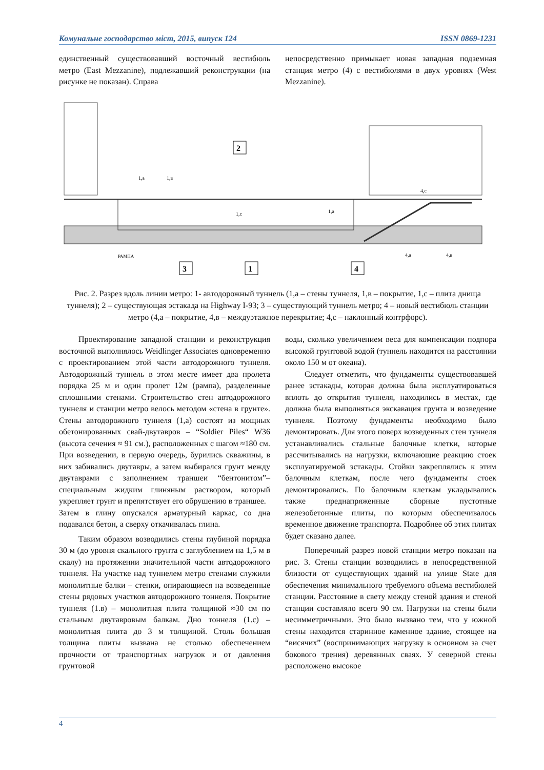Комунальне господарство міст, 2015, випуск 124 ISSN 0869-1231
единственный существовавший восточный вестибюль метро (East Mezzanine), подлежавший реконструкции (на рисунке не показан). Справа
непосредственно примыкает новая западная подземная станция метро (4) с вестибюлями в двух уровнях (West Mezzanine).
2
3
1
4
1,а
1,в
1,с
1,а
4,с
4,а
4,в
РАМПА
Рис. 2. Разрез вдоль линии метро: 1- автодорожный туннель (1,а – стены туннеля, 1,в – покрытие, 1,с – плита днища туннеля); 2 – существующая эстакада на Highway I-93; 3 – существующий туннель метро; 4 – новый вестибюль станции метро (4,а – покрытие, 4,в – междуэтажное перекрытие; 4,с – наклонный контрфорс).
Проектирование западной станции и реконструкция восточной выполнялось Weidlinger Associates одновременно с проектированием этой части автодорожного туннеля. Автодорожный туннель в этом месте имеет два пролета порядка 25 м и один пролет 12м (рампа), разделенные сплошными стенами. Строительство стен автодорожного туннеля и станции метро велось методом «стена в грунте». Стены автодорожного туннеля (1,а) состоят из мощных обетонированных свай-двутавров – “Soldier Piles“ W36 (высота сечения ≈ 91 см.), расположенных с шагом ≈180 см. При возведении, в первую очередь, бурились скважины, в них забивались двутавры, а затем выбирался грунт между двутаврами с заполнением траншеи “бентонитом”– специальным жидким глиняным раствором, который укрепляет грунт и препятствует его обрушению в траншее.
Затем в глину опускался арматурный каркас, со дна подавался бетон, а сверху откачивалась глина.
Таким образом возводились стены глубиной порядка 30 м (до уровня скального грунта с заглублением на 1,5 м в скалу) на протяжении значительной части автодорожного тоннеля. На участке над туннелем метро стенами служили монолитные балки – стенки, опирающиеся на возведенные стены рядовых участков автодорожного тоннеля. Покрытие туннеля (1.в) – монолитная плита толщиной ≈30 см по стальным двутавровым балкам. Дно тоннеля (1.с) – монолитная плита до 3 м толщиной. Столь большая толщина плиты вызвана не столько обеспечением прочности от транспортных нагрузок и от давления грунтовой
воды, сколько увеличением веса для компенсации подпора высокой грунтовой водой (туннель находится на расстоянии около 150 м от океана).
Следует отметить, что фундаменты существовавшей ранее эстакады, которая должна была эксплуатироваться вплоть до открытия туннеля, находились в местах, где должна была выполняться экскавация грунта и возведение туннеля. Поэтому фундаменты необходимо было демонтировать. Для этого поверх возведенных стен туннеля устанавливались стальные балочные клетки, которые рассчитывались на нагрузки, включающие реакцию стоек эксплуатируемой эстакады. Стойки закреплялись к этим балочным клеткам, после чего фундаменты стоек демонтировались. По балочным клеткам укладывались также преднапряженные сборные пустотные железобетонные плиты, по которым обеспечивалось временное движение транспорта. Подробнее об этих плитах будет сказано далее.
Поперечный разрез новой станции метро показан на рис. 3. Стены станции возводились в непосредственной близости от существующих зданий на улице State для обеспечения минимального требуемого объема вестибюлей станции. Расстояние в свету между стеной здания и стеной станции составляло всего 90 см. Нагрузки на стены были несимметричными. Это было вызвано тем, что у южной стены находится старинное каменное здание, стоящее на “висячих” (воспринимающих нагрузку в основном за счет бокового трения) деревянных сваях. У северной стены расположено высокое
4